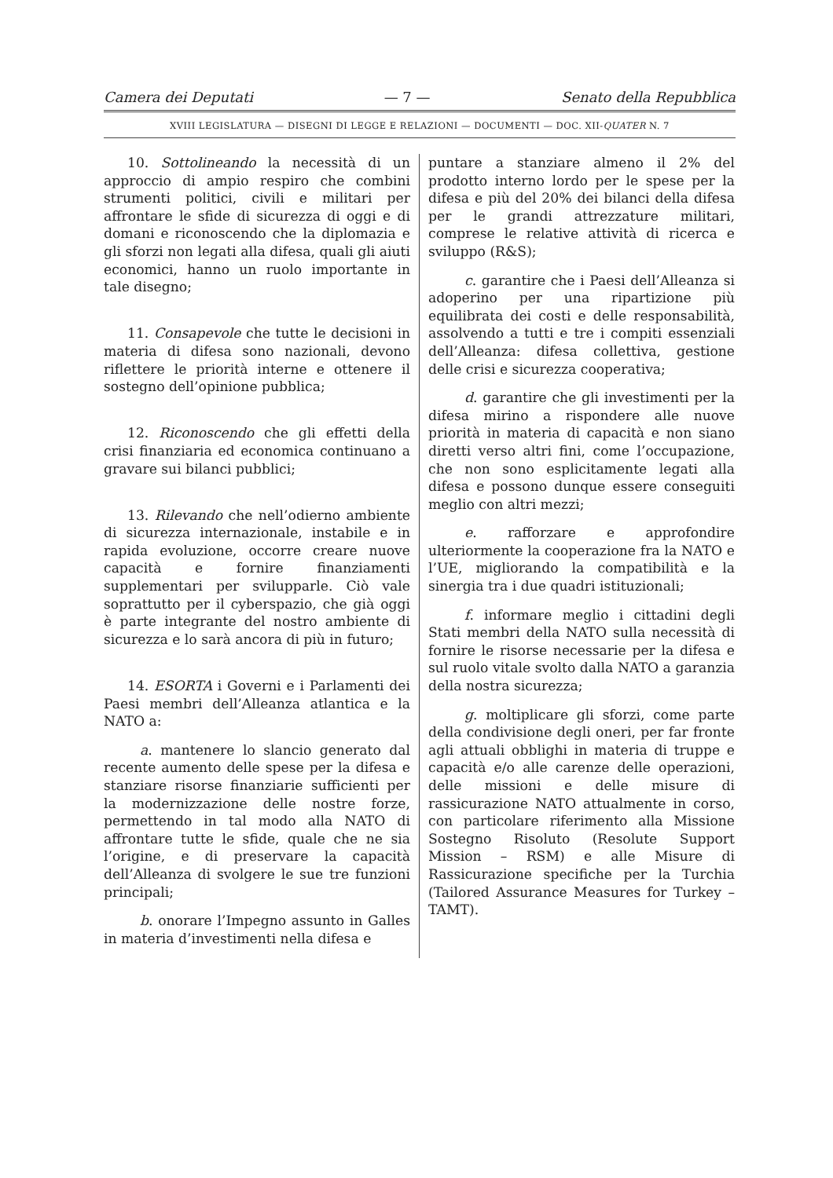Camera dei Deputati — 7 — Senato della Repubblica
XVIII LEGISLATURA — DISEGNI DI LEGGE E RELAZIONI — DOCUMENTI — DOC. XII-QUATER N. 7
10. Sottolineando la necessità di un approccio di ampio respiro che combini strumenti politici, civili e militari per affrontare le sfide di sicurezza di oggi e di domani e riconoscendo che la diplomazia e gli sforzi non legati alla difesa, quali gli aiuti economici, hanno un ruolo importante in tale disegno;
11. Consapevole che tutte le decisioni in materia di difesa sono nazionali, devono riflettere le priorità interne e ottenere il sostegno dell’opinione pubblica;
12. Riconoscendo che gli effetti della crisi finanziaria ed economica continuano a gravare sui bilanci pubblici;
13. Rilevando che nell’odierno ambiente di sicurezza internazionale, instabile e in rapida evoluzione, occorre creare nuove capacità e fornire finanziamenti supplementari per svilupparle. Ciò vale soprattutto per il cyberspazio, che già oggi è parte integrante del nostro ambiente di sicurezza e lo sarà ancora di più in futuro;
14. ESORTA i Governi e i Parlamenti dei Paesi membri dell’Alleanza atlantica e la NATO a:
a. mantenere lo slancio generato dal recente aumento delle spese per la difesa e stanziare risorse finanziarie sufficienti per la modernizzazione delle nostre forze, permettendo in tal modo alla NATO di affrontare tutte le sfide, quale che ne sia l’origine, e di preservare la capacità dell’Alleanza di svolgere le sue tre funzioni principali;
b. onorare l’Impegno assunto in Galles in materia d’investimenti nella difesa e
puntare a stanziare almeno il 2% del prodotto interno lordo per le spese per la difesa e più del 20% dei bilanci della difesa per le grandi attrezzature militari, comprese le relative attività di ricerca e sviluppo (R&S);
c. garantire che i Paesi dell’Alleanza si adoperino per una ripartizione più equilibrata dei costi e delle responsabilità, assolvendo a tutti e tre i compiti essenziali dell’Alleanza: difesa collettiva, gestione delle crisi e sicurezza cooperativa;
d. garantire che gli investimenti per la difesa mirino a rispondere alle nuove priorità in materia di capacità e non siano diretti verso altri fini, come l’occupazione, che non sono esplicitamente legati alla difesa e possono dunque essere conseguiti meglio con altri mezzi;
e. rafforzare e approfondire ulteriormente la cooperazione fra la NATO e l’UE, migliorando la compatibilità e la sinergia tra i due quadri istituzionali;
f. informare meglio i cittadini degli Stati membri della NATO sulla necessità di fornire le risorse necessarie per la difesa e sul ruolo vitale svolto dalla NATO a garanzia della nostra sicurezza;
g. moltiplicare gli sforzi, come parte della condivisione degli oneri, per far fronte agli attuali obblighi in materia di truppe e capacità e/o alle carenze delle operazioni, delle missioni e delle misure di rassicurazione NATO attualmente in corso, con particolare riferimento alla Missione Sostegno Risoluto (Resolute Support Mission – RSM) e alle Misure di Rassicurazione specifiche per la Turchia (Tailored Assurance Measures for Turkey – TAMT).